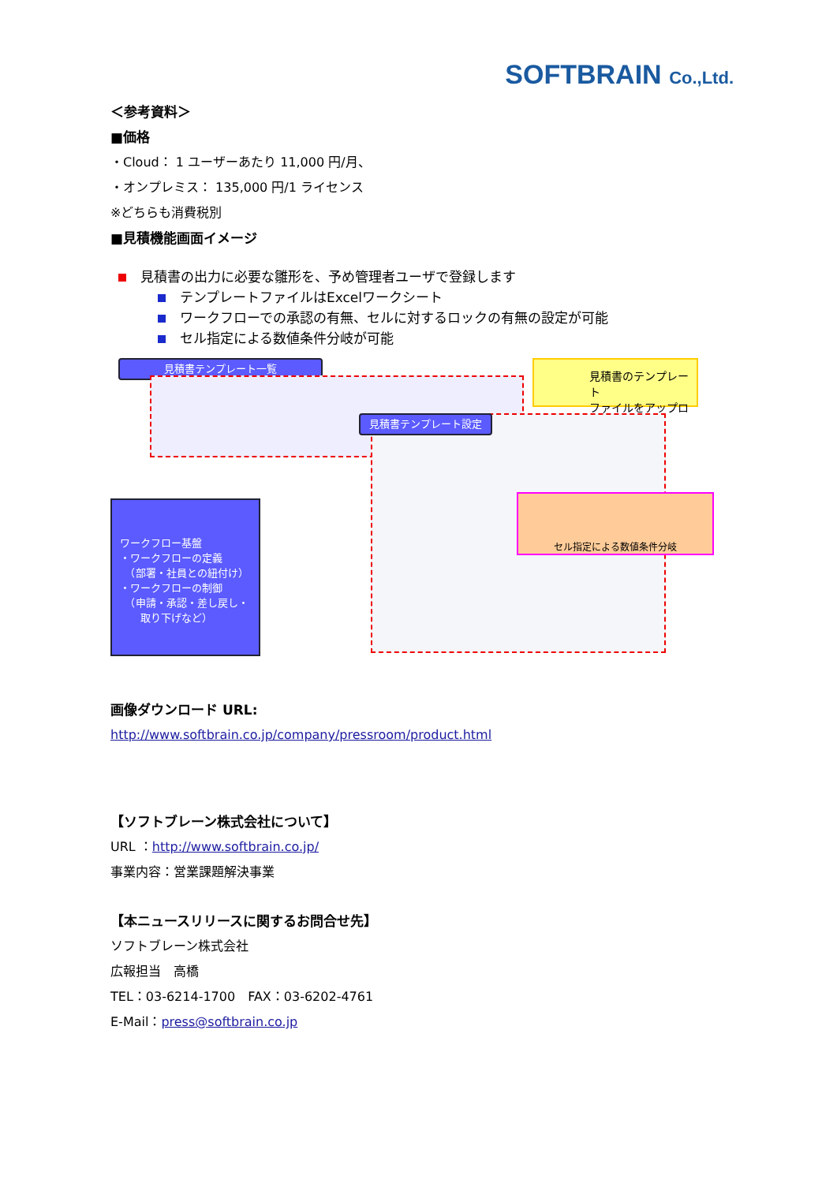SOFTBRAIN Co.,Ltd.
＜参考資料＞
■価格
・Cloud： 1 ユーザーあたり 11,000 円/月、
・オンプレミス： 135,000 円/1 ライセンス
※どちらも消費税別
■見積機能画面イメージ
見積書の出力に必要な雛形を、予め管理者ユーザで登録します
テンプレートファイルはExcelワークシート
ワークフローでの承認の有無、セルに対するロックの有無の設定が可能
セル指定による数値条件分岐が可能
見積書テンプレート一覧
見積書のテンプレート
ファイルをアップロード
見積書テンプレート設定
ワークフロー基盤
・ワークフローの定義
　（部署・社員との紐付け）
・ワークフローの制御
　（申請・承認・差し戻し・
　　取り下げなど）
セル指定による数値条件分岐
画像ダウンロード URL:
http://www.softbrain.co.jp/company/pressroom/product.html
【ソフトブレーン株式会社について】
URL ：http://www.softbrain.co.jp/
事業内容：営業課題解決事業
【本ニュースリリースに関するお問合せ先】
ソフトブレーン株式会社
広報担当　高橋
TEL：03-6214-1700　FAX：03-6202-4761
E-Mail：press@softbrain.co.jp